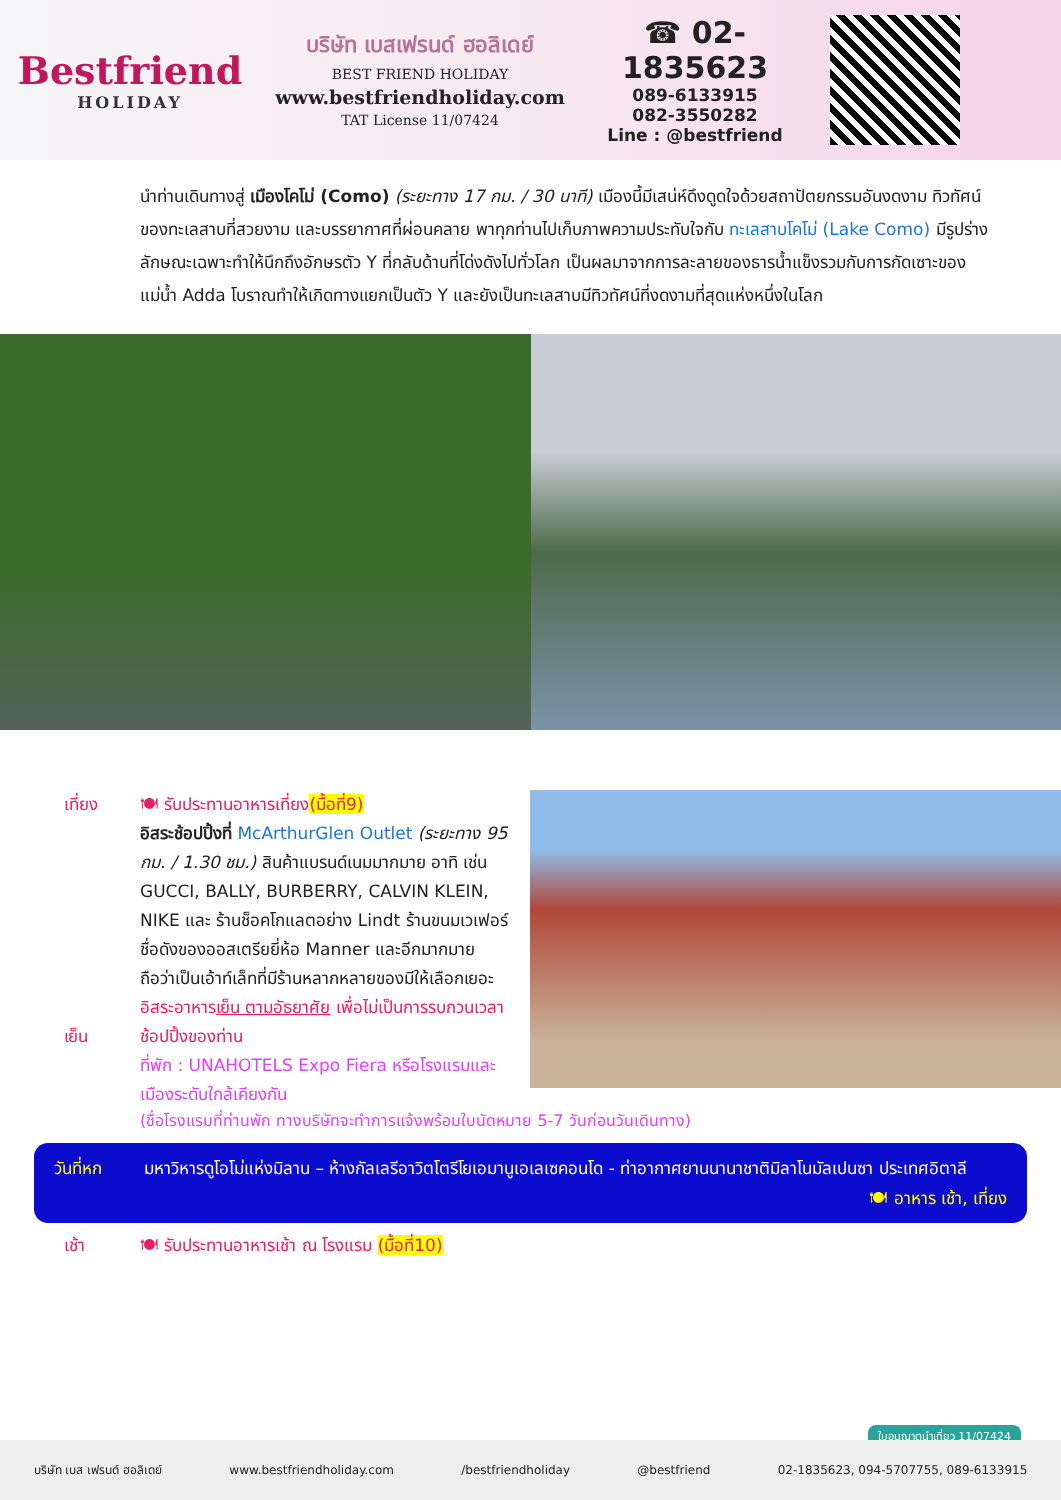Bestfriend
HOLIDAY
บริษัท เบสเฟรนด์ ฮอลิเดย์
BEST FRIEND HOLIDAY
www.bestfriendholiday.com
TAT License 11/07424
☎ 02-1835623
089-6133915
082-3550282
Line : @bestfriend
นำท่านเดินทางสู่ เมืองโคโม่ (Como) (ระยะทาง 17 กม. / 30 นาที) เมืองนี้มีเสน่ห์ดึงดูดใจด้วยสถาปัตยกรรมอันงดงาม ทิวทัศน์ของทะเลสาบที่สวยงาม และบรรยากาศที่ผ่อนคลาย พาทุกท่านไปเก็บภาพความประทับใจกับ ทะเลสาบโคโม่ (Lake Como) มีรูปร่างลักษณะเฉพาะทำให้นึกถึงอักษรตัว Y ที่กลับด้านที่โด่งดังไปทั่วโลก เป็นผลมาจากการละลายของธารน้ำแข็งรวมกับการกัดเซาะของแม่น้ำ Adda โบราณทำให้เกิดทางแยกเป็นตัว Y และยังเป็นทะเลสาบมีทิวทัศน์ที่งดงามที่สุดแห่งหนึ่งในโลก
เที่ยง
เย็น
🍽 รับประทานอาหารเที่ยง(มื้อที่9)
อิสระช้อปปิ้งที่ McArthurGlen Outlet (ระยะทาง 95 กม. / 1.30 ชม.) สินค้าแบรนด์เนมมากมาย อาทิ เช่น GUCCI, BALLY, BURBERRY, CALVIN KLEIN, NIKE และ ร้านช็อคโกแลตอย่าง Lindt ร้านขนมเวเฟอร์ชื่อดังของออสเตรียยี่ห้อ Manner และอีกมากมาย ถือว่าเป็นเอ้าท์เล็ทที่มีร้านหลากหลายของมีให้เลือกเยอะ
อิสระอาหารเย็น ตามอัธยาศัย เพื่อไม่เป็นการรบกวนเวลาช้อปปิ้งของท่าน
ที่พัก : UNAHOTELS Expo Fiera หรือโรงแรมและเมืองระดับใกล้เคียงกัน
(ชื่อโรงแรมที่ท่านพัก ทางบริษัทจะทำการแจ้งพร้อมใบนัดหมาย 5-7 วันก่อนวันเดินทาง)
วันที่หก มหาวิหารดูโอโม่แห่งมิลาน – ห้างกัลเลรีอาวิตโตรีโยเอมานูเอเลเซคอนโด - ท่าอากาศยานนานาชาติมิลาโนมัลเปนซา ประเทศอิตาลี 🍽 อาหาร เช้า, เที่ยง
เช้า 🍽 รับประทานอาหารเช้า ณ โรงแรม (มื้อที่10)
ใบอนุญาตนำเที่ยว 11/07424
บริษัท เบส เฟรนด์ ฮอลิเดย์ www.bestfriendholiday.com /bestfriendholiday @bestfriend 02-1835623, 094-5707755, 089-6133915